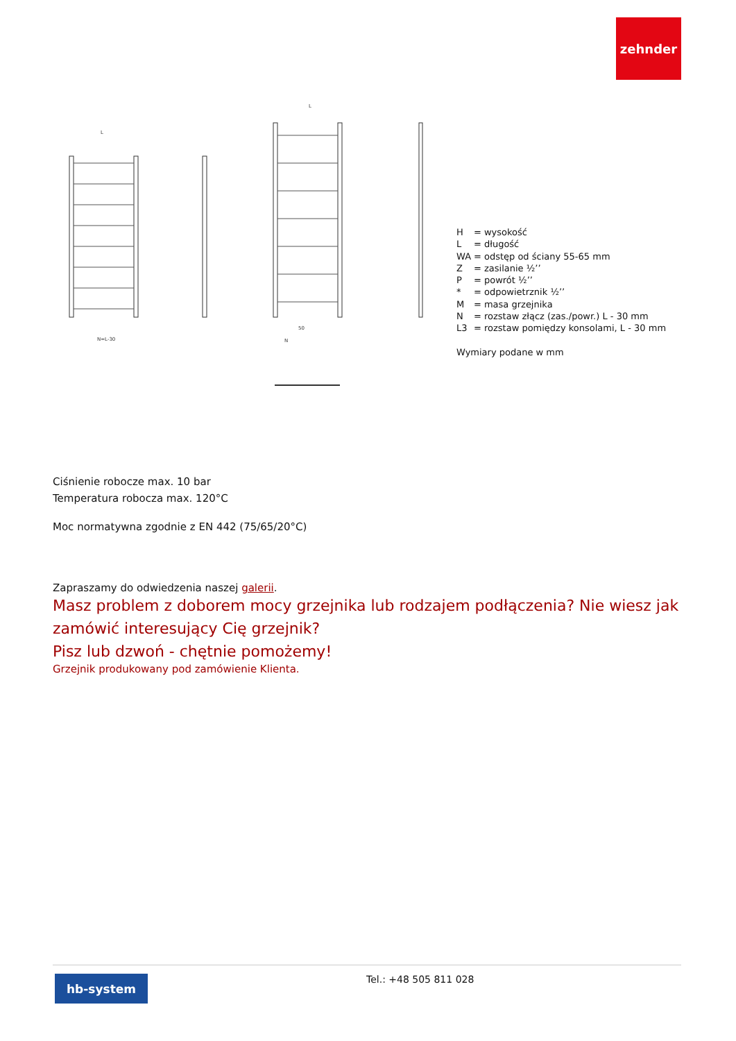zehnder
L
L
N
N=L-30
50
| H | = | wysokość |
| L | = | długość |
| WA | = | odstęp od ściany 55-65 mm |
| Z | = | zasilanie ½’’ |
| P | = | powrót ½’’ |
| * | = | odpowietrznik ½’’ |
| M | = | masa grzejnika |
| N | = | rozstaw złącz (zas./powr.) L - 30 mm |
| L3 | = | rozstaw pomiędzy konsolami, L - 30 mm |
Wymiary podane w mm
Ciśnienie robocze max. 10 bar
Temperatura robocza max. 120°C
Moc normatywna zgodnie z EN 442 (75/65/20°C)
Zapraszamy do odwiedzenia naszej galerii.
Masz problem z doborem mocy grzejnika lub rodzajem podłączenia? Nie wiesz jak zamówić interesujący Cię grzejnik?
Pisz lub dzwoń - chętnie pomożemy!
Grzejnik produkowany pod zamówienie Klienta.
hb-system
Tel.: +48 505 811 028